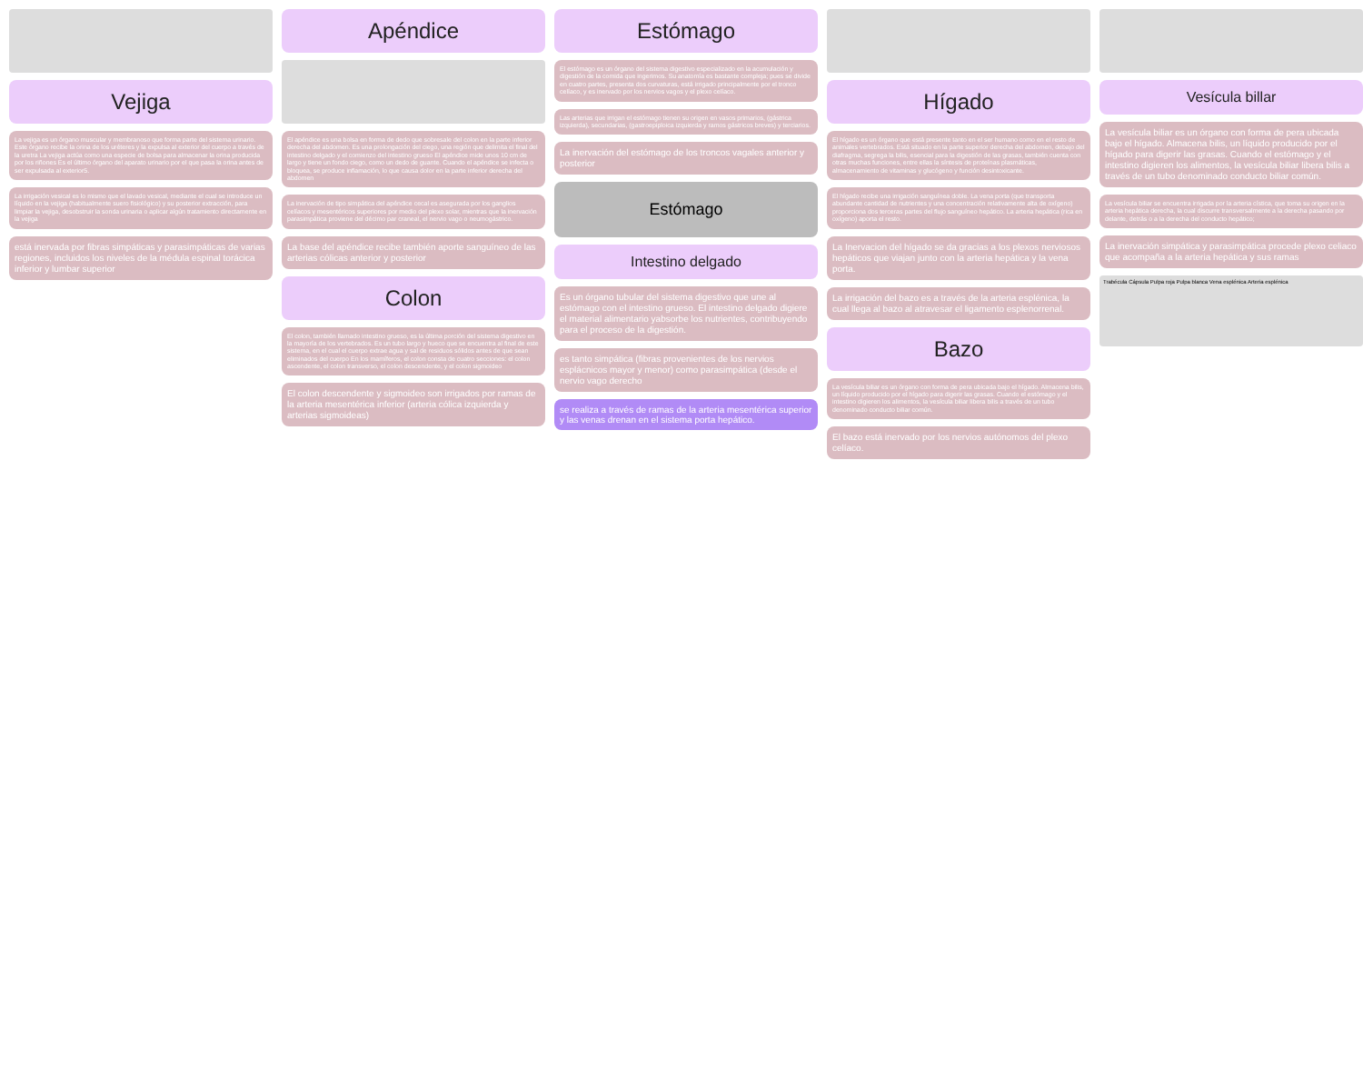Vejiga
La vejiga es un órgano muscular y membranoso que forma parte del sistema urinario. Este órgano recibe la orina de los uréteres y la expulsa al exterior del cuerpo a través de la uretra La vejiga actúa como una especie de bolsa para almacenar la orina producida por los riñones Es el último órgano del aparato urinario por el que pasa la orina antes de ser expulsada al exterior5.
La irrigación vesical es lo mismo que el lavado vesical, mediante el cual se introduce un líquido en la vejiga (habitualmente suero fisiológico) y su posterior extracción, para limpiar la vejiga, desobstruir la sonda urinaria o aplicar algún tratamiento directamente en la vejiga
está inervada por fibras simpáticas y parasimpáticas de varias regiones, incluidos los niveles de la médula espinal torácica inferior y lumbar superior
Apéndice
El apéndice es una bolsa en forma de dedo que sobresale del colon en la parte inferior derecha del abdomen. Es una prolongación del ciego, una región que delimita el final del intestino delgado y el comienzo del intestino grueso El apéndice mide unos 10 cm de largo y tiene un fondo ciego, como un dedo de guante. Cuando el apéndice se infecta o bloquea, se produce inflamación, lo que causa dolor en la parte inferior derecha del abdomen
La inervación de tipo simpática del apéndice cecal es asegurada por los ganglios celíacos y mesentéricos superiores por medio del plexo solar, mientras que la inervación parasimpática proviene del décimo par craneal, el nervio vago o neumogástrico.
La base del apéndice recibe también aporte sanguíneo de las arterias cólicas anterior y posterior
Colon
El colon, también llamado intestino grueso, es la última porción del sistema digestivo en la mayoría de los vertebrados. Es un tubo largo y hueco que se encuentra al final de este sistema, en el cual el cuerpo extrae agua y sal de residuos sólidos antes de que sean eliminados del cuerpo En los mamíferos, el colon consta de cuatro secciones: el colon ascendente, el colon transverso, el colon descendente, y el colon sigmoideo
El colon descendente y sigmoideo son irrigados por ramas de la arteria mesentérica inferior (arteria cólica izquierda y arterias sigmoideas)
Estómago
El estómago es un órgano del sistema digestivo especializado en la acumulación y digestión de la comida que ingerimos. Su anatomía es bastante compleja; pues se divide en cuatro partes, presenta dos curvaturas, está irrigado principalmente por el tronco celíaco, y es inervado por los nervios vagos y el plexo celíaco.
Las arterias que irrigan el estómago tienen su origen en vasos primarios, (gástrica izquierda), secundarias, (gastroepiploica izquierda y ramos gástricos breves) y terciarios.
La inervación del estómago de los troncos vagales anterior y posterior
Estómago
Intestino delgado
Es un órgano tubular del sistema digestivo que une al estómago con el intestino grueso. El intestino delgado digiere el material alimentario yabsorbe los nutrientes, contribuyendo para el proceso de la digestión.
es tanto simpática (fibras provenientes de los nervios esplácnicos mayor y menor) como parasimpática (desde el nervio vago derecho
se realiza a través de ramas de la arteria mesentérica superior y las venas drenan en el sistema porta hepático.
Hígado
El hígado es un órgano que está presente tanto en el ser humano como en el resto de animales vertebrados. Está situado en la parte superior derecha del abdomen, debajo del diafragma, segrega la bilis, esencial para la digestión de las grasas, también cuenta con otras muchas funciones, entre ellas la síntesis de proteínas plasmáticas, almacenamiento de vitaminas y glucógeno y función desintoxicante.
El hígado recibe una irrigación sanguínea doble. La vena porta (que transporta abundante cantidad de nutrientes y una concentración relativamente alta de oxígeno) proporciona dos terceras partes del flujo sanguíneo hepático. La arteria hepática (rica en oxígeno) aporta el resto.
La Inervacion del hígado se da gracias a los plexos nerviosos hepáticos que viajan junto con la arteria hepática y la vena porta.
La irrigación del bazo es a través de la arteria esplénica, la cual llega al bazo al atravesar el ligamento esplenorrenal.
Bazo
La vesícula biliar es un órgano con forma de pera ubicada bajo el hígado. Almacena bilis, un líquido producido por el hígado para digerir las grasas. Cuando el estómago y el intestino digieren los alimentos, la vesícula biliar libera bilis a través de un tubo denominado conducto biliar común.
El bazo está inervado por los nervios autónomos del plexo celíaco.
Vesícula billar
La vesícula biliar es un órgano con forma de pera ubicada bajo el hígado. Almacena bilis, un líquido producido por el hígado para digerir las grasas. Cuando el estómago y el intestino digieren los alimentos, la vesícula biliar libera bilis a través de un tubo denominado conducto biliar común.
La vesícula biliar se encuentra irrigada por la arteria cística, que toma su origen en la arteria hepática derecha, la cual discurre transversalmente a la derecha pasando por delante, detrás o a la derecha del conducto hepático;
La inervación simpática y parasimpática procede plexo celiaco que acompaña a la arteria hepática y sus ramas
Trabécula Cápsula Pulpa roja Pulpa blanca Vena esplénica Arteria esplénica